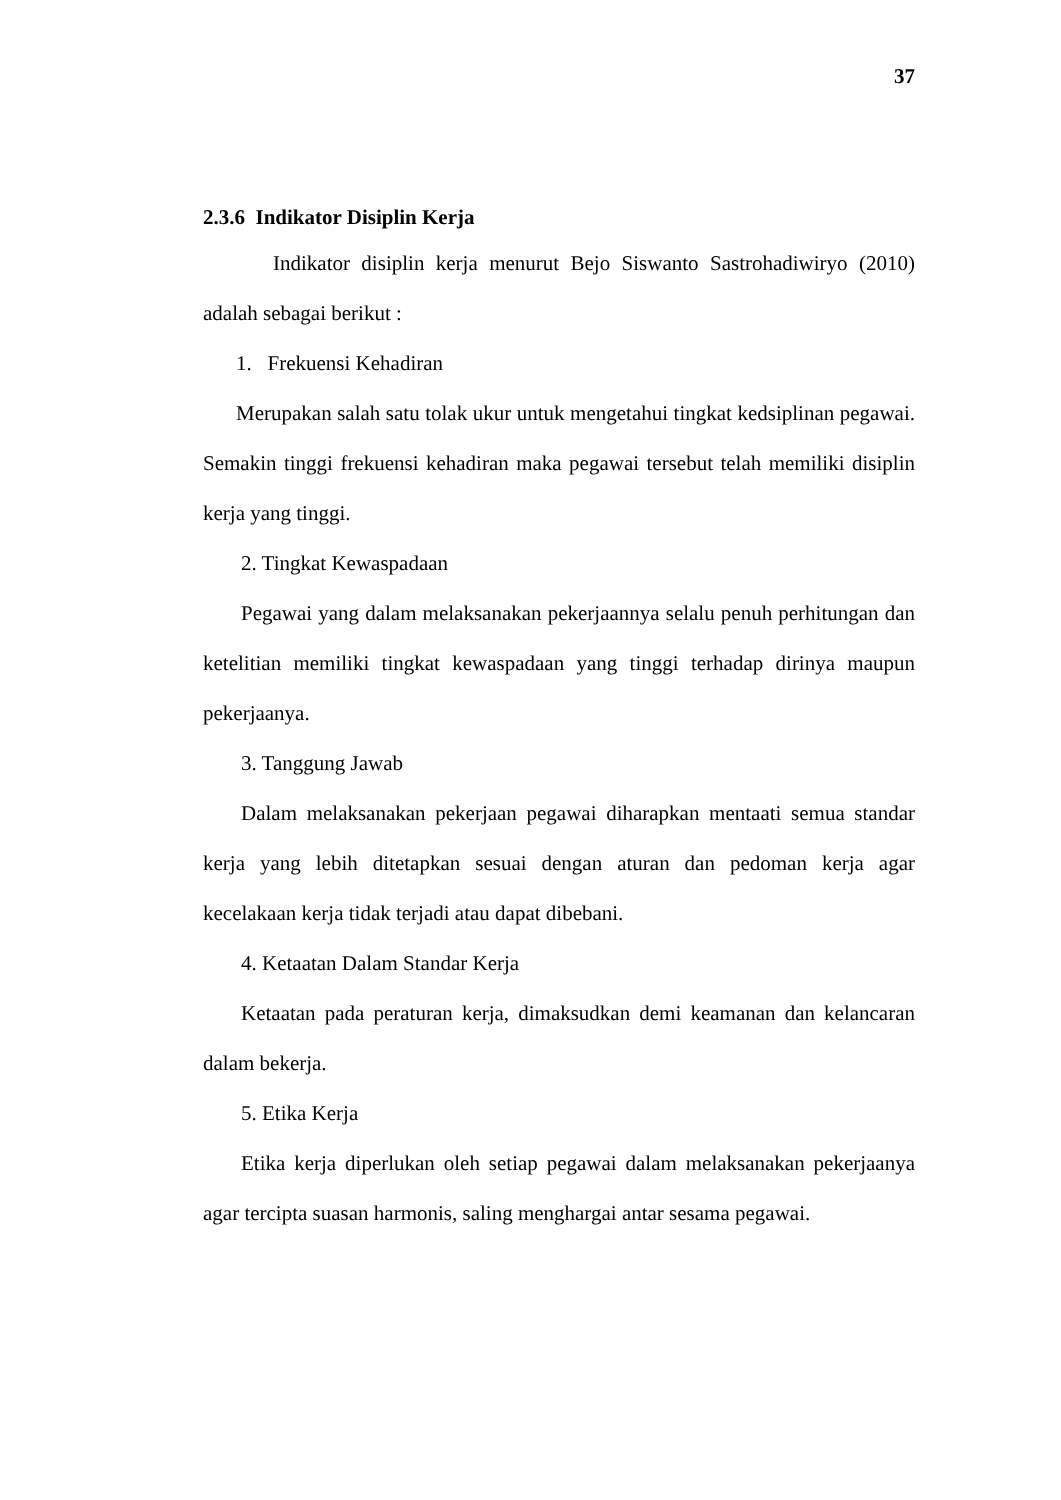37
2.3.6 Indikator Disiplin Kerja
Indikator disiplin kerja menurut Bejo Siswanto Sastrohadiwiryo (2010) adalah sebagai berikut :
1. Frekuensi Kehadiran
Merupakan salah satu tolak ukur untuk mengetahui tingkat kedsiplinan pegawai. Semakin tinggi frekuensi kehadiran maka pegawai tersebut telah memiliki disiplin kerja yang tinggi.
2. Tingkat Kewaspadaan
Pegawai yang dalam melaksanakan pekerjaannya selalu penuh perhitungan dan ketelitian memiliki tingkat kewaspadaan yang tinggi terhadap dirinya maupun pekerjaanya.
3. Tanggung Jawab
Dalam melaksanakan pekerjaan pegawai diharapkan mentaati semua standar kerja yang lebih ditetapkan sesuai dengan aturan dan pedoman kerja agar kecelakaan kerja tidak terjadi atau dapat dibebani.
4. Ketaatan Dalam Standar Kerja
Ketaatan pada peraturan kerja, dimaksudkan demi keamanan dan kelancaran dalam bekerja.
5. Etika Kerja
Etika kerja diperlukan oleh setiap pegawai dalam melaksanakan pekerjaanya agar tercipta suasan harmonis, saling menghargai antar sesama pegawai.